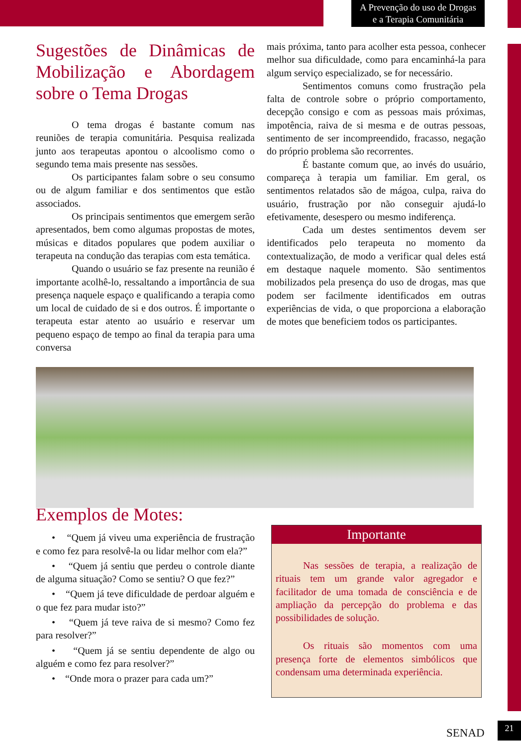A Prevenção do uso de Drogas
e a Terapia Comunitária
Sugestões de Dinâmicas de Mobilização e Abordagem sobre o Tema Drogas
O tema drogas é bastante comum nas reuniões de terapia comunitária. Pesquisa realizada junto aos terapeutas apontou o alcoolismo como o segundo tema mais presente nas sessões.
Os participantes falam sobre o seu consumo ou de algum familiar e dos sentimentos que estão associados.
Os principais sentimentos que emergem serão apresentados, bem como algumas propostas de motes, músicas e ditados populares que podem auxiliar o terapeuta na condução das terapias com esta temática.
Quando o usuário se faz presente na reunião é importante acolhê-lo, ressaltando a importância de sua presença naquele espaço e qualificando a terapia como um local de cuidado de si e dos outros. É importante o terapeuta estar atento ao usuário e reservar um pequeno espaço de tempo ao final da terapia para uma conversa
mais próxima, tanto para acolher esta pessoa, conhecer melhor sua dificuldade, como para encaminhá-la para algum serviço especializado, se for necessário.
Sentimentos comuns como frustração pela falta de controle sobre o próprio comportamento, decepção consigo e com as pessoas mais próximas, impotência, raiva de si mesma e de outras pessoas, sentimento de ser incompreendido, fracasso, negação do próprio problema são recorrentes.
É bastante comum que, ao invés do usuário, compareça à terapia um familiar. Em geral, os sentimentos relatados são de mágoa, culpa, raiva do usuário, frustração por não conseguir ajudá-lo efetivamente, desespero ou mesmo indiferença.
Cada um destes sentimentos devem ser identificados pelo terapeuta no momento da contextualização, de modo a verificar qual deles está em destaque naquele momento. São sentimentos mobilizados pela presença do uso de drogas, mas que podem ser facilmente identificados em outras experiências de vida, o que proporciona a elaboração de motes que beneficiem todos os participantes.
Exemplos de Motes:
• “Quem já viveu uma experiência de frustração e como fez para resolvê-la ou lidar melhor com ela?”
• “Quem já sentiu que perdeu o controle diante de alguma situação? Como se sentiu? O que fez?”
• “Quem já teve dificuldade de perdoar alguém e o que fez para mudar isto?”
• “Quem já teve raiva de si mesmo? Como fez para resolver?”
• “Quem já se sentiu dependente de algo ou alguém e como fez para resolver?”
• “Onde mora o prazer para cada um?”
Importante
Nas sessões de terapia, a realização de rituais tem um grande valor agregador e facilitador de uma tomada de consciência e de ampliação da percepção do problema e das possibilidades de solução.
Os rituais são momentos com uma presença forte de elementos simbólicos que condensam uma determinada experiência.
SENAD
21